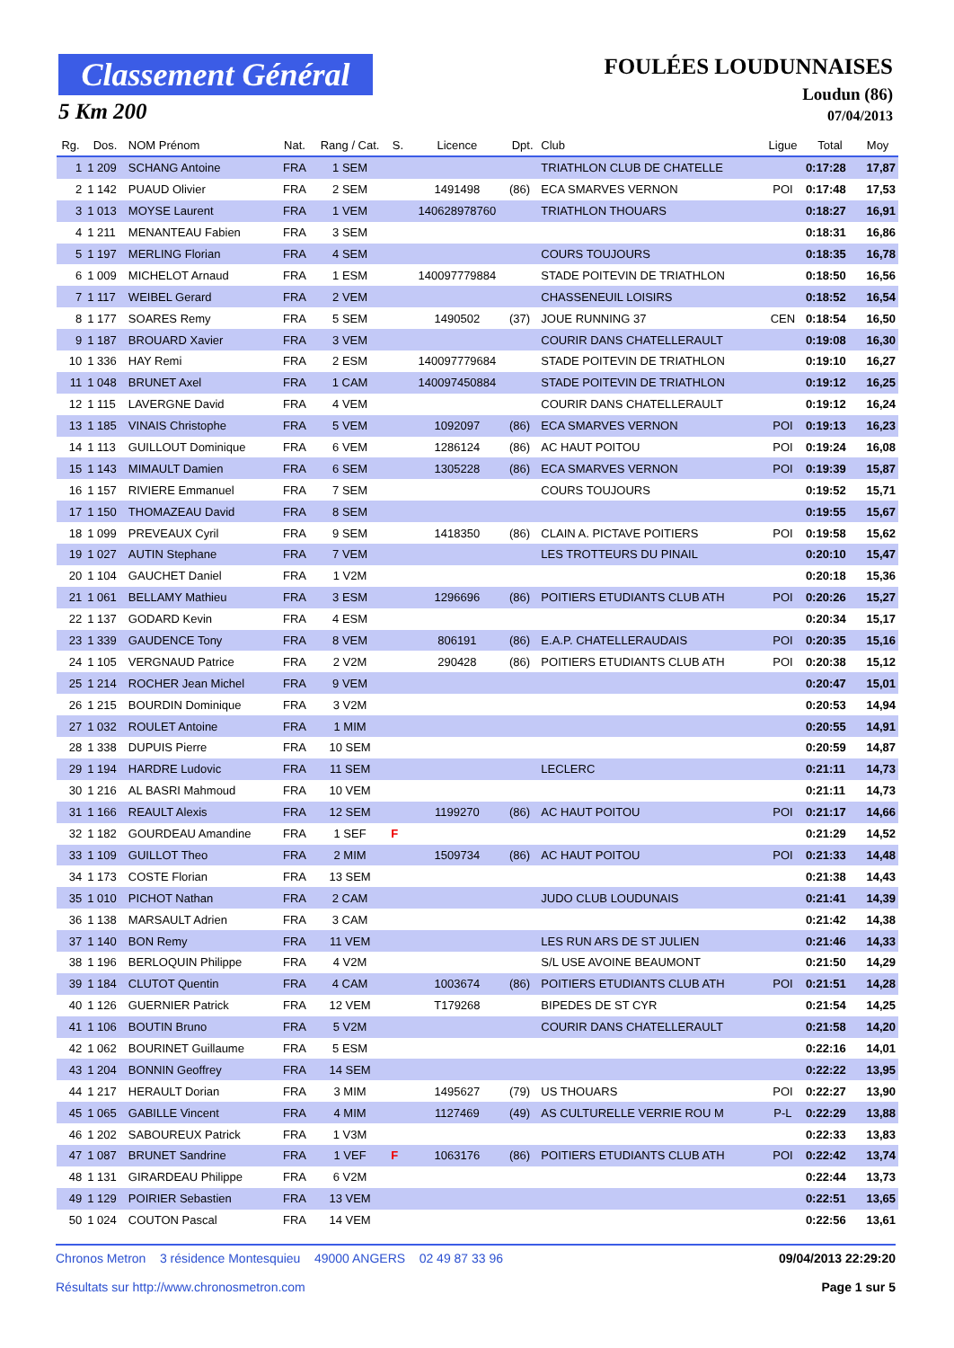Classement Général
5 Km 200
FOULÉES LOUDUNNAISES
Loudun (86)
07/04/2013
| Rg. | Dos. | NOM Prénom | Nat. | Rang / Cat. | S. | Licence | Dpt. | Club | Ligue | Total | Moy |
| --- | --- | --- | --- | --- | --- | --- | --- | --- | --- | --- | --- |
| 1 | 1 209 | SCHANG Antoine | FRA | 1 SEM | | | | TRIATHLON CLUB DE CHATELLE | | 0:17:28 | 17,87 |
| 2 | 1 142 | PUAUD Olivier | FRA | 2 SEM | | 1491498 | (86) | ECA SMARVES VERNON | POI | 0:17:48 | 17,53 |
| 3 | 1 013 | MOYSE Laurent | FRA | 1 VEM | | 140628978760 | | TRIATHLON THOUARS | | 0:18:27 | 16,91 |
| 4 | 1 211 | MENANTEAU Fabien | FRA | 3 SEM | | | | | | 0:18:31 | 16,86 |
| 5 | 1 197 | MERLING Florian | FRA | 4 SEM | | | | COURS TOUJOURS | | 0:18:35 | 16,78 |
| 6 | 1 009 | MICHELOT Arnaud | FRA | 1 ESM | | 140097779884 | | STADE POITEVIN DE TRIATHLON | | 0:18:50 | 16,56 |
| 7 | 1 117 | WEIBEL Gerard | FRA | 2 VEM | | | | CHASSENEUIL LOISIRS | | 0:18:52 | 16,54 |
| 8 | 1 177 | SOARES Remy | FRA | 5 SEM | | 1490502 | (37) | JOUE RUNNING 37 | CEN | 0:18:54 | 16,50 |
| 9 | 1 187 | BROUARD Xavier | FRA | 3 VEM | | | | COURIR DANS CHATELLERAULT | | 0:19:08 | 16,30 |
| 10 | 1 336 | HAY Remi | FRA | 2 ESM | | 140097779684 | | STADE POITEVIN DE TRIATHLON | | 0:19:10 | 16,27 |
| 11 | 1 048 | BRUNET Axel | FRA | 1 CAM | | 140097450884 | | STADE POITEVIN DE TRIATHLON | | 0:19:12 | 16,25 |
| 12 | 1 115 | LAVERGNE David | FRA | 4 VEM | | | | COURIR DANS CHATELLERAULT | | 0:19:12 | 16,24 |
| 13 | 1 185 | VINAIS Christophe | FRA | 5 VEM | | 1092097 | (86) | ECA SMARVES VERNON | POI | 0:19:13 | 16,23 |
| 14 | 1 113 | GUILLOUT Dominique | FRA | 6 VEM | | 1286124 | (86) | AC HAUT POITOU | POI | 0:19:24 | 16,08 |
| 15 | 1 143 | MIMAULT Damien | FRA | 6 SEM | | 1305228 | (86) | ECA SMARVES VERNON | POI | 0:19:39 | 15,87 |
| 16 | 1 157 | RIVIERE Emmanuel | FRA | 7 SEM | | | | COURS TOUJOURS | | 0:19:52 | 15,71 |
| 17 | 1 150 | THOMAZEAU David | FRA | 8 SEM | | | | | | 0:19:55 | 15,67 |
| 18 | 1 099 | PREVEAUX Cyril | FRA | 9 SEM | | 1418350 | (86) | CLAIN A. PICTAVE POITIERS | POI | 0:19:58 | 15,62 |
| 19 | 1 027 | AUTIN Stephane | FRA | 7 VEM | | | | LES TROTTEURS DU PINAIL | | 0:20:10 | 15,47 |
| 20 | 1 104 | GAUCHET Daniel | FRA | 1 V2M | | | | | | 0:20:18 | 15,36 |
| 21 | 1 061 | BELLAMY Mathieu | FRA | 3 ESM | | 1296696 | (86) | POITIERS ETUDIANTS CLUB ATH | POI | 0:20:26 | 15,27 |
| 22 | 1 137 | GODARD Kevin | FRA | 4 ESM | | | | | | 0:20:34 | 15,17 |
| 23 | 1 339 | GAUDENCE Tony | FRA | 8 VEM | | 806191 | (86) | E.A.P. CHATELLERAUDAIS | POI | 0:20:35 | 15,16 |
| 24 | 1 105 | VERGNAUD Patrice | FRA | 2 V2M | | 290428 | (86) | POITIERS ETUDIANTS CLUB ATH | POI | 0:20:38 | 15,12 |
| 25 | 1 214 | ROCHER Jean Michel | FRA | 9 VEM | | | | | | 0:20:47 | 15,01 |
| 26 | 1 215 | BOURDIN Dominique | FRA | 3 V2M | | | | | | 0:20:53 | 14,94 |
| 27 | 1 032 | ROULET Antoine | FRA | 1 MIM | | | | | | 0:20:55 | 14,91 |
| 28 | 1 338 | DUPUIS Pierre | FRA | 10 SEM | | | | | | 0:20:59 | 14,87 |
| 29 | 1 194 | HARDRE Ludovic | FRA | 11 SEM | | | | LECLERC | | 0:21:11 | 14,73 |
| 30 | 1 216 | AL BASRI Mahmoud | FRA | 10 VEM | | | | | | 0:21:11 | 14,73 |
| 31 | 1 166 | REAULT Alexis | FRA | 12 SEM | | 1199270 | (86) | AC HAUT POITOU | POI | 0:21:17 | 14,66 |
| 32 | 1 182 | GOURDEAU Amandine | FRA | 1 SEF | F | | | | | 0:21:29 | 14,52 |
| 33 | 1 109 | GUILLOT Theo | FRA | 2 MIM | | 1509734 | (86) | AC HAUT POITOU | POI | 0:21:33 | 14,48 |
| 34 | 1 173 | COSTE Florian | FRA | 13 SEM | | | | | | 0:21:38 | 14,43 |
| 35 | 1 010 | PICHOT Nathan | FRA | 2 CAM | | | | JUDO CLUB LOUDUNAIS | | 0:21:41 | 14,39 |
| 36 | 1 138 | MARSAULT Adrien | FRA | 3 CAM | | | | | | 0:21:42 | 14,38 |
| 37 | 1 140 | BON Remy | FRA | 11 VEM | | | | LES RUN ARS DE ST JULIEN | | 0:21:46 | 14,33 |
| 38 | 1 196 | BERLOQUIN Philippe | FRA | 4 V2M | | | | S/L USE AVOINE BEAUMONT | | 0:21:50 | 14,29 |
| 39 | 1 184 | CLUTOT Quentin | FRA | 4 CAM | | 1003674 | (86) | POITIERS ETUDIANTS CLUB ATH | POI | 0:21:51 | 14,28 |
| 40 | 1 126 | GUERNIER Patrick | FRA | 12 VEM | | T179268 | | BIPEDES DE ST CYR | | 0:21:54 | 14,25 |
| 41 | 1 106 | BOUTIN Bruno | FRA | 5 V2M | | | | COURIR DANS CHATELLERAULT | | 0:21:58 | 14,20 |
| 42 | 1 062 | BOURINET Guillaume | FRA | 5 ESM | | | | | | 0:22:16 | 14,01 |
| 43 | 1 204 | BONNIN Geoffrey | FRA | 14 SEM | | | | | | 0:22:22 | 13,95 |
| 44 | 1 217 | HERAULT Dorian | FRA | 3 MIM | | 1495627 | (79) | US THOUARS | POI | 0:22:27 | 13,90 |
| 45 | 1 065 | GABILLE Vincent | FRA | 4 MIM | | 1127469 | (49) | AS CULTURELLE VERRIE ROU M | P-L | 0:22:29 | 13,88 |
| 46 | 1 202 | SABOUREUX Patrick | FRA | 1 V3M | | | | | | 0:22:33 | 13,83 |
| 47 | 1 087 | BRUNET Sandrine | FRA | 1 VEF | F | 1063176 | (86) | POITIERS ETUDIANTS CLUB ATH | POI | 0:22:42 | 13,74 |
| 48 | 1 131 | GIRARDEAU Philippe | FRA | 6 V2M | | | | | | 0:22:44 | 13,73 |
| 49 | 1 129 | POIRIER Sebastien | FRA | 13 VEM | | | | | | 0:22:51 | 13,65 |
| 50 | 1 024 | COUTON Pascal | FRA | 14 VEM | | | | | | 0:22:56 | 13,61 |
Chronos Metron 3 résidence Montesquieu 49000 ANGERS 02 49 87 33 96
Résultats sur http://www.chronosmetron.com
09/04/2013 22:29:20
Page 1 sur 5